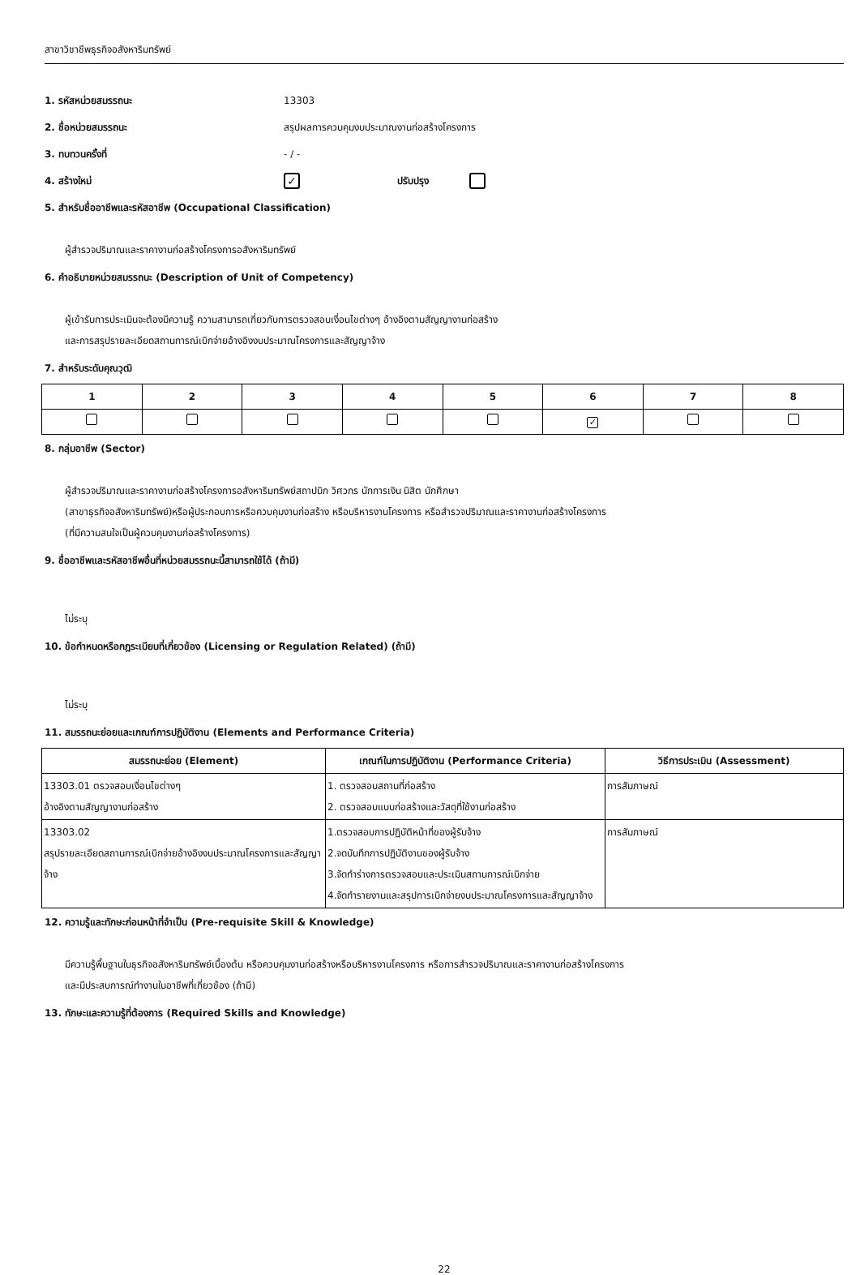สาขาวิชาชีพธุรกิจอสังหาริมทรัพย์
1. รหัสหน่วยสมรรถนะ 13303
2. ชื่อหน่วยสมรรถนะ สรุปผลการควบคุมงบประมาณงานก่อสร้างโครงการ
3. ทบทวนครั้งที่ - / -
4. สร้างใหม่ ✓ ปรับปรุง
5. สำหรับชื่ออาชีพและรหัสอาชีพ (Occupational Classification)
ผู้สำรวจปริมาณและราคางานก่อสร้างโครงการอสังหาริมทรัพย์
6. คำอธิบายหน่วยสมรรถนะ (Description of Unit of Competency)
ผู้เข้ารับการประเมินจะต้องมีความรู้ ความสามารถเกี่ยวกับการตรวจสอบเงื่อนไขต่างๆ อ้างอิงตามสัญญางานก่อสร้าง
และการสรุปรายละเอียดสถานการณ์เบิกจ่ายอ้างอิงงบประมาณโครงการและสัญญาจ้าง
7. สำหรับระดับคุณวุฒิ
| 1 | 2 | 3 | 4 | 5 | 6 | 7 | 8 |
| --- | --- | --- | --- | --- | --- | --- | --- |
| | | | | | ✓ | | |
8. กลุ่มอาชีพ (Sector)
ผู้สำรวจปริมาณและราคางานก่อสร้างโครงการอสังหาริมทรัพย์สถาปนิก วิศวกร นักการเงิน นิสิต นักศึกษา
(สาขาธุรกิจอสังหาริมทรัพย์)หรือผู้ประกอบการหรือควบคุมงานก่อสร้าง หรือบริหารงานโครงการ หรือสำรวจปริมาณและราคางานก่อสร้างโครงการ
(ที่มีความสนใจเป็นผู้ควบคุมงานก่อสร้างโครงการ)
9. ชื่ออาชีพและรหัสอาชีพอื่นที่หน่วยสมรรถนะนี้สามารถใช้ได้ (ถ้ามี)
ไม่ระบุ
10. ข้อกำหนดหรือกฎระเบียบที่เกี่ยวข้อง (Licensing or Regulation Related) (ถ้ามี)
ไม่ระบุ
11. สมรรถนะย่อยและเกณฑ์การปฏิบัติงาน (Elements and Performance Criteria)
| สมรรถนะย่อย (Element) | เกณฑ์ในการปฏิบัติงาน (Performance Criteria) | วิธีการประเมิน (Assessment) |
| --- | --- | --- |
| 13303.01 ตรวจสอบเงื่อนไขต่างๆ อ้างอิงตามสัญญางานก่อสร้าง | 1. ตรวจสอบสถานที่ก่อสร้าง 2. ตรวจสอบแบบก่อสร้างและวัสดุที่ใช้งานก่อสร้าง | การสัมภาษณ์ |
| 13303.02 สรุปรายละเอียดสถานการณ์เบิกจ่ายอ้างอิงงบประมาณโครงการและสัญญาจ้าง | 1.ตรวจสอบการปฏิบัติหน้าที่ของผู้รับจ้าง 2.จดบันทึกการปฏิบัติงานของผู้รับจ้าง 3.จัดทำร่างการตรวจสอบและประเมินสถานการณ์เบิกจ่าย 4.จัดทำรายงานและสรุปการเบิกจ่ายงบประมาณโครงการและสัญญาจ้าง | การสัมภาษณ์ |
12. ความรู้และทักษะก่อนหน้าที่จำเป็น (Pre-requisite Skill & Knowledge)
มีความรู้พื้นฐานในธุรกิจอสังหาริมทรัพย์เบื้องต้น หรือควบคุมงานก่อสร้างหรือบริหารงานโครงการ หรือการสำรวจปริมาณและราคางานก่อสร้างโครงการ
และมีประสบการณ์ทำงานในอาชีพที่เกี่ยวข้อง (ถ้ามี)
13. ทักษะและความรู้ที่ต้องการ (Required Skills and Knowledge)
22